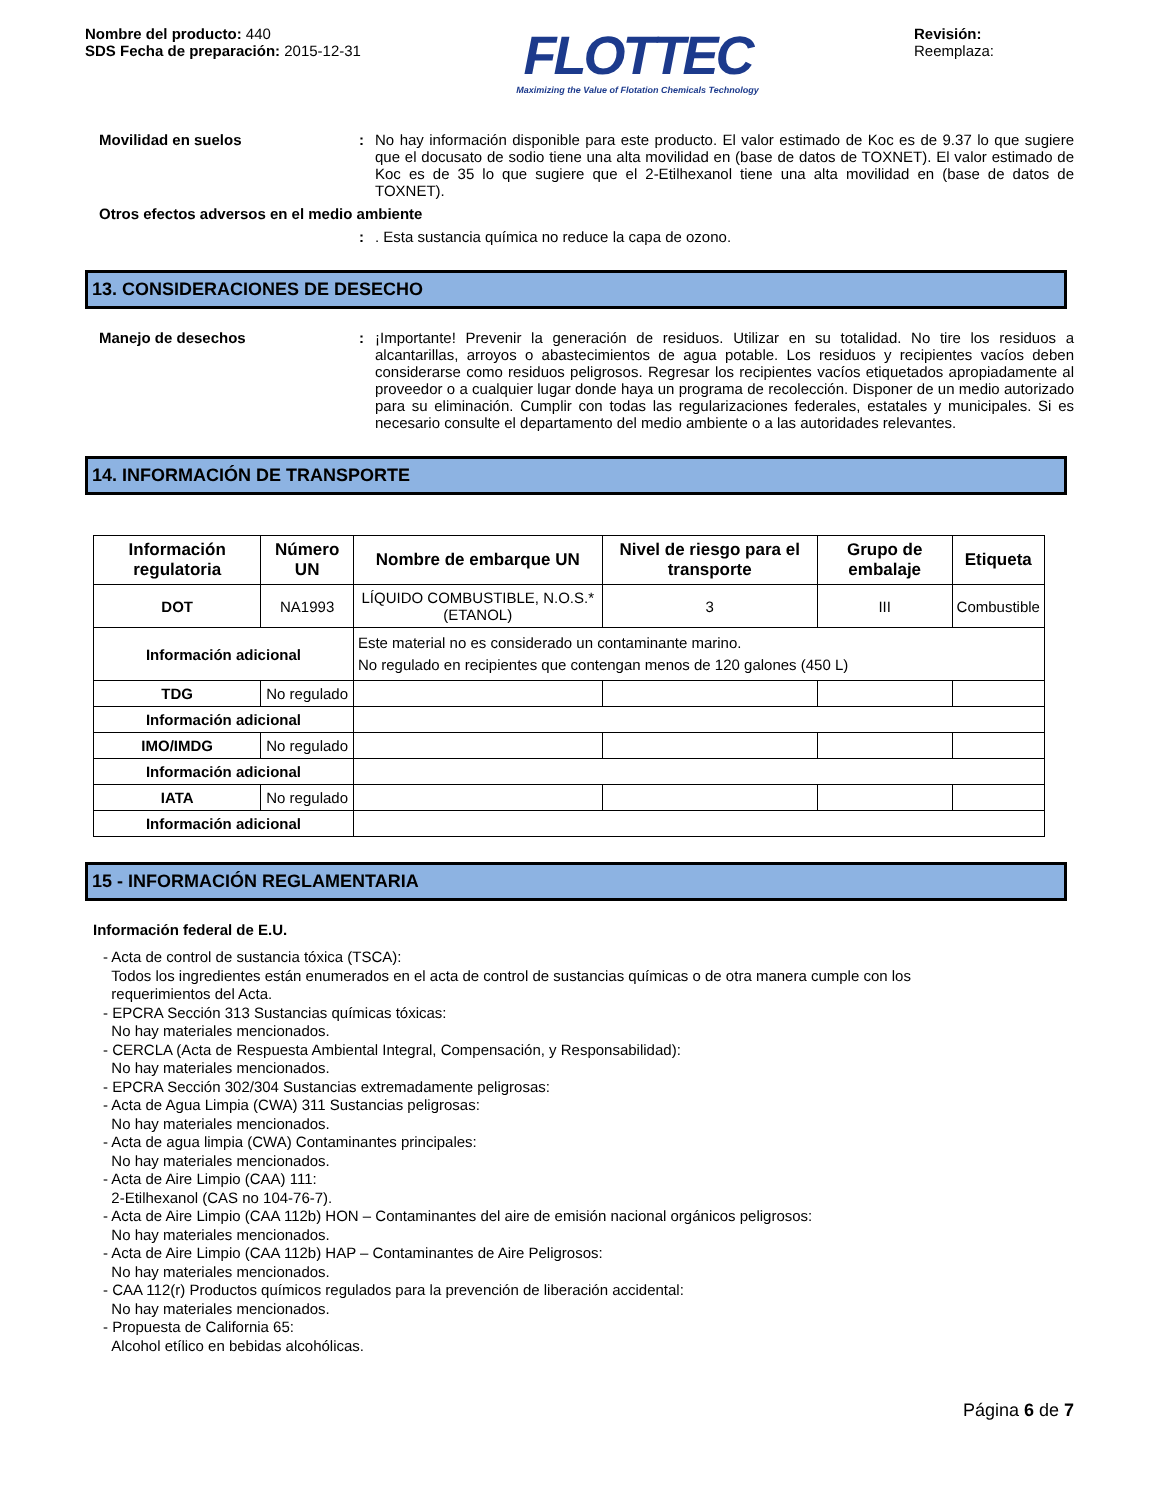Nombre del producto: 440
SDS Fecha de preparación: 2015-12-31
FLOTTEC
Maximizing the Value of Flotation Chemicals Technology
Revisión:
Reemplaza:
Movilidad en suelos : No hay información disponible para este producto. El valor estimado de Koc es de 9.37 lo que sugiere que el docusato de sodio tiene una alta movilidad en (base de datos de TOXNET). El valor estimado de Koc es de 35 lo que sugiere que el 2-Etilhexanol tiene una alta movilidad en (base de datos de TOXNET).
Otros efectos adversos en el medio ambiente
: . Esta sustancia química no reduce la capa de ozono.
13. CONSIDERACIONES DE DESECHO
Manejo de desechos : ¡Importante! Prevenir la generación de residuos. Utilizar en su totalidad. No tire los residuos a alcantarillas, arroyos o abastecimientos de agua potable. Los residuos y recipientes vacíos deben considerarse como residuos peligrosos. Regresar los recipientes vacíos etiquetados apropiadamente al proveedor o a cualquier lugar donde haya un programa de recolección. Disponer de un medio autorizado para su eliminación. Cumplir con todas las regularizaciones federales, estatales y municipales. Si es necesario consulte el departamento del medio ambiente o a las autoridades relevantes.
14. INFORMACIÓN DE TRANSPORTE
| Información regulatoria | Número UN | Nombre de embarque UN | Nivel de riesgo para el transporte | Grupo de embalaje | Etiqueta |
| --- | --- | --- | --- | --- | --- |
| DOT | NA1993 | LÍQUIDO COMBUSTIBLE, N.O.S.* (ETANOL) | 3 | III | Combustible |
| Información adicional | | Este material no es considerado un contaminante marino. No regulado en recipientes que contengan menos de 120 galones (450 L) | | | |
| TDG | No regulado | | | | |
| Información adicional | | | | | |
| IMO/IMDG | No regulado | | | | |
| Información adicional | | | | | |
| IATA | No regulado | | | | |
| Información adicional | | | | | |
15 - INFORMACIÓN REGLAMENTARIA
Información federal de E.U.
- Acta de control de sustancia tóxica (TSCA):
Todos los ingredientes están enumerados en el acta de control de sustancias químicas o de otra manera cumple con los
requerimientos del Acta.
- EPCRA Sección 313 Sustancias químicas tóxicas:
No hay materiales mencionados.
- CERCLA (Acta de Respuesta Ambiental Integral, Compensación, y Responsabilidad):
No hay materiales mencionados.
- EPCRA Sección 302/304 Sustancias extremadamente peligrosas:
- Acta de Agua Limpia (CWA) 311 Sustancias peligrosas:
No hay materiales mencionados.
- Acta de agua limpia (CWA) Contaminantes principales:
No hay materiales mencionados.
- Acta de Aire Limpio (CAA) 111:
2-Etilhexanol (CAS no 104-76-7).
- Acta de Aire Limpio (CAA 112b) HON – Contaminantes del aire de emisión nacional orgánicos peligrosos:
No hay materiales mencionados.
- Acta de Aire Limpio (CAA 112b) HAP – Contaminantes de Aire Peligrosos:
No hay materiales mencionados.
- CAA 112(r) Productos químicos regulados para la prevención de liberación accidental:
No hay materiales mencionados.
- Propuesta de California 65:
Alcohol etílico en bebidas alcohólicas.
Página 6 de 7